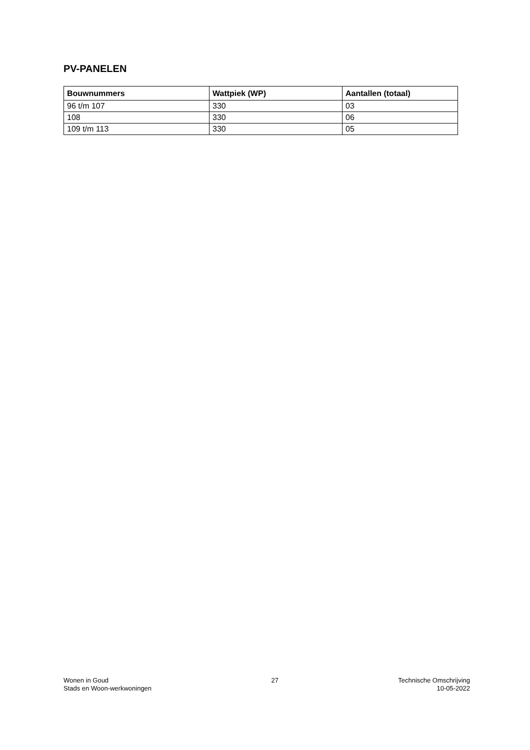PV-PANELEN
| Bouwnummers | Wattpiek (WP) | Aantallen (totaal) |
| --- | --- | --- |
| 96 t/m 107 | 330 | 03 |
| 108 | 330 | 06 |
| 109 t/m 113 | 330 | 05 |
Wonen in Goud
Stads en Woon-werkwoningen
27 Technische Omschrijving
10-05-2022